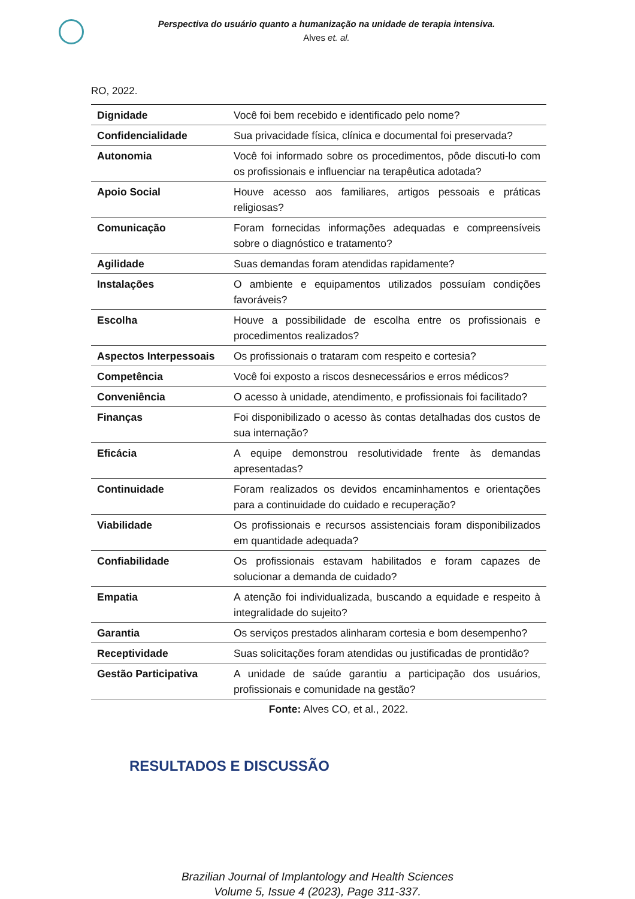Perspectiva do usuário quanto a humanização na unidade de terapia intensiva.
Alves et. al.
RO, 2022.
| Dignidade | Você foi bem recebido e identificado pelo nome? |
| Confidencialidade | Sua privacidade física, clínica e documental foi preservada? |
| Autonomia | Você foi informado sobre os procedimentos, pôde discuti-lo com os profissionais e influenciar na terapêutica adotada? |
| Apoio Social | Houve acesso aos familiares, artigos pessoais e práticas religiosas? |
| Comunicação | Foram fornecidas informações adequadas e compreensíveis sobre o diagnóstico e tratamento? |
| Agilidade | Suas demandas foram atendidas rapidamente? |
| Instalações | O ambiente e equipamentos utilizados possuíam condições favoráveis? |
| Escolha | Houve a possibilidade de escolha entre os profissionais e procedimentos realizados? |
| Aspectos Interpessoais | Os profissionais o trataram com respeito e cortesia? |
| Competência | Você foi exposto a riscos desnecessários e erros médicos? |
| Conveniência | O acesso à unidade, atendimento, e profissionais foi facilitado? |
| Finanças | Foi disponibilizado o acesso às contas detalhadas dos custos de sua internação? |
| Eficácia | A equipe demonstrou resolutividade frente às demandas apresentadas? |
| Continuidade | Foram realizados os devidos encaminhamentos e orientações para a continuidade do cuidado e recuperação? |
| Viabilidade | Os profissionais e recursos assistenciais foram disponibilizados em quantidade adequada? |
| Confiabilidade | Os profissionais estavam habilitados e foram capazes de solucionar a demanda de cuidado? |
| Empatia | A atenção foi individualizada, buscando a equidade e respeito à integralidade do sujeito? |
| Garantia | Os serviços prestados alinharam cortesia e bom desempenho? |
| Receptividade | Suas solicitações foram atendidas ou justificadas de prontidão? |
| Gestão Participativa | A unidade de saúde garantiu a participação dos usuários, profissionais e comunidade na gestão? |
Fonte: Alves CO, et al., 2022.
RESULTADOS E DISCUSSÃO
Brazilian Journal of Implantology and Health Sciences
Volume 5, Issue 4 (2023), Page 311-337.